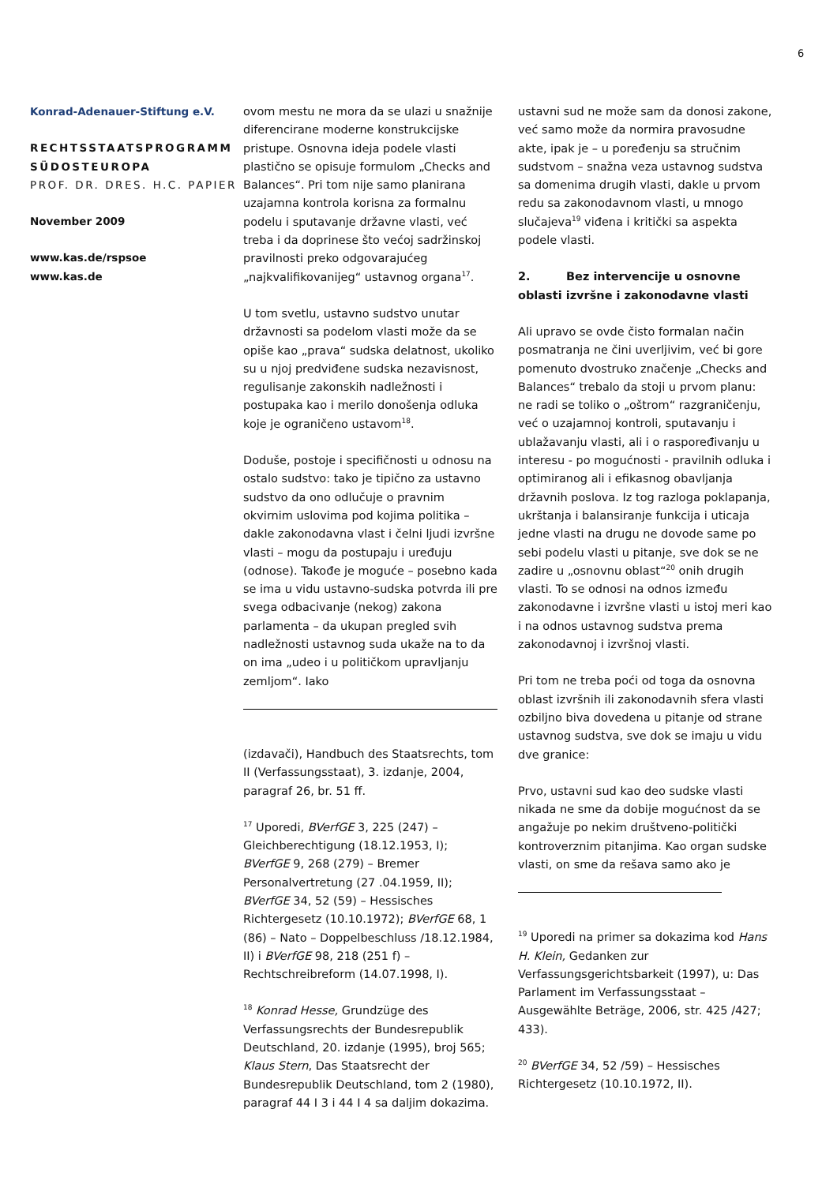6
Konrad-Adenauer-Stiftung e.V.
RECHTSSTAATSPROGRAMM SÜDOSTEUROPA
PROF. DR. DRES. H.C. PAPIER
November 2009
www.kas.de/rspsoe
www.kas.de
ovom mestu ne mora da se ulazi u snažnije diferencirane moderne konstrukcijske pristupe. Osnovna ideja podele vlasti plastično se opisuje formulom „Checks and Balances“. Pri tom nije samo planirana uzajamna kontrola korisna za formalnu podelu i sputavanje državne vlasti, već treba i da doprinese što većoj sadržinskoj pravilnosti preko odgovarajućeg „najkvalifikovanijeg“ ustavnog organa<sup>17</sup>.
U tom svetlu, ustavno sudstvo unutar državnosti sa podelom vlasti može da se opiše kao „prava“ sudska delatnost, ukoliko su u njoj predviđene sudska nezavisnost, regulisanje zakonskih nadležnosti i postupaka kao i merilo donošenja odluka koje je ograničeno ustavom<sup>18</sup>.
Doduše, postoje i specifičnosti u odnosu na ostalo sudstvo: tako je tipično za ustavno sudstvo da ono odlučuje o pravnim okvirnim uslovima pod kojima politika – dakle zakonodavna vlast i čelni ljudi izvršne vlasti – mogu da postupaju i uređuju (odnose). Takođe je moguće – posebno kada se ima u vidu ustavno-sudska potvrda ili pre svega odbacivanje (nekog) zakona parlamenta – da ukupan pregled svih nadležnosti ustavnog suda ukaže na to da on ima „udeo i u političkom upravljanju zemljom“. Iako
(izdavači), Handbuch des Staatsrechts, tom II (Verfassungsstaat), 3. izdanje, 2004, paragraf 26, br. 51 ff.
<sup>17</sup> Uporedi, BVerfGE 3, 225 (247) – Gleichberechtigung (18.12.1953, I); BVerfGE 9, 268 (279) – Bremer Personalvertretung (27 .04.1959, II); BVerfGE 34, 52 (59) – Hessisches Richtergesetz (10.10.1972); BVerfGE 68, 1 (86) – Nato – Doppelbeschluss /18.12.1984, II) i BVerfGE 98, 218 (251 f) – Rechtschreibreform (14.07.1998, I).
<sup>18</sup> Konrad Hesse, Grundzüge des Verfassungsrechts der Bundesrepublik Deutschland, 20. izdanje (1995), broj 565; Klaus Stern, Das Staatsrecht der Bundesrepublik Deutschland, tom 2 (1980), paragraf 44 I 3 i 44 I 4 sa daljim dokazima.
ustavni sud ne može sam da donosi zakone, već samo može da normira pravosudne akte, ipak je – u poređenju sa stručnim sudstvom – snažna veza ustavnog sudstva sa domenima drugih vlasti, dakle u prvom redu sa zakonodavnom vlasti, u mnogo slučajeva<sup>19</sup> viđena i kritički sa aspekta podele vlasti.
2. Bez intervencije u osnovne oblasti izvršne i zakonodavne vlasti
Ali upravo se ovde čisto formalan način posmatranja ne čini uverljivim, već bi gore pomenuto dvostruko značenje „Checks and Balances“ trebalo da stoji u prvom planu: ne radi se toliko o „oštrom“ razgraničenju, već o uzajamnoj kontroli, sputavanju i ublažavanju vlasti, ali i o raspoređivanju u interesu - po mogućnosti - pravilnih odluka i optimiranog ali i efikasnog obavljanja državnih poslova. Iz tog razloga poklapanja, ukrštanja i balansiranje funkcija i uticaja jedne vlasti na drugu ne dovode same po sebi podelu vlasti u pitanje, sve dok se ne zadire u „osnovnu oblast“<sup>20</sup> onih drugih vlasti. To se odnosi na odnos između zakonodavne i izvršne vlasti u istoj meri kao i na odnos ustavnog sudstva prema zakonodavnoj i izvršnoj vlasti.
Pri tom ne treba poći od toga da osnovna oblast izvršnih ili zakonodavnih sfera vlasti ozbiljno biva dovedena u pitanje od strane ustavnog sudstva, sve dok se imaju u vidu dve granice:
Prvo, ustavni sud kao deo sudske vlasti nikada ne sme da dobije mogućnost da se angažuje po nekim društveno-politički kontroverznim pitanjima. Kao organ sudske vlasti, on sme da rešava samo ako je
<sup>19</sup> Uporedi na primer sa dokazima kod Hans H. Klein, Gedanken zur Verfassungsgerichtsbarkeit (1997), u: Das Parlament im Verfassungsstaat – Ausgewählte Beträge, 2006, str. 425 /427; 433).
<sup>20</sup> BVerfGE 34, 52 /59) – Hessisches Richtergesetz (10.10.1972, II).